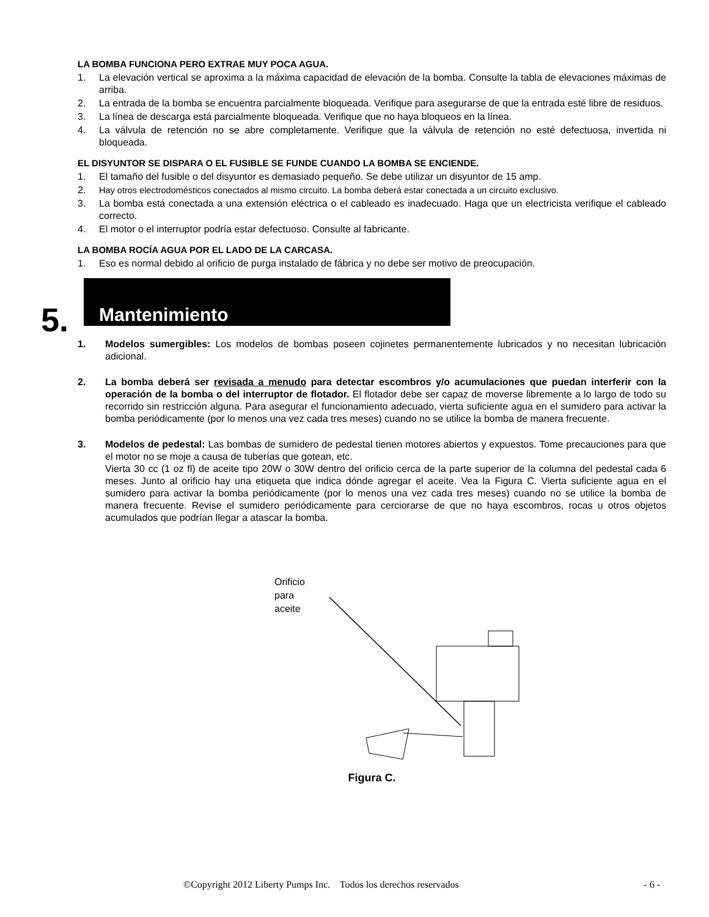LA BOMBA FUNCIONA PERO EXTRAE MUY POCA AGUA.
1. La elevación vertical se aproxima a la máxima capacidad de elevación de la bomba. Consulte la tabla de elevaciones máximas de arriba.
2. La entrada de la bomba se encuentra parcialmente bloqueada. Verifique para asegurarse de que la entrada esté libre de residuos.
3. La línea de descarga está parcialmente bloqueada. Verifique que no haya bloqueos en la línea.
4. La válvula de retención no se abre completamente. Verifique que la válvula de retención no esté defectuosa, invertida ni bloqueada.
EL DISYUNTOR SE DISPARA O EL FUSIBLE SE FUNDE CUANDO LA BOMBA SE ENCIENDE.
1. El tamaño del fusible o del disyuntor es demasiado pequeño. Se debe utilizar un disyuntor de 15 amp.
2. Hay otros electrodomésticos conectados al mismo circuito. La bomba deberá estar conectada a un circuito exclusivo.
3. La bomba está conectada a una extensión eléctrica o el cableado es inadecuado. Haga que un electricista verifique el cableado correcto.
4. El motor o el interruptor podría estar defectuoso. Consulte al fabricante.
LA BOMBA ROCÍA AGUA POR EL LADO DE LA CARCASA.
1. Eso es normal debido al orificio de purga instalado de fábrica y no debe ser motivo de preocupación.
5.
Mantenimiento
1. Modelos sumergibles: Los modelos de bombas poseen cojinetes permanentemente lubricados y no necesitan lubricación adicional.
2. La bomba deberá ser revisada a menudo para detectar escombros y/o acumulaciones que puedan interferir con la operación de la bomba o del interruptor de flotador. El flotador debe ser capaz de moverse libremente a lo largo de todo su recorrido sin restricción alguna. Para asegurar el funcionamiento adecuado, vierta suficiente agua en el sumidero para activar la bomba periódicamente (por lo menos una vez cada tres meses) cuando no se utilice la bomba de manera frecuente.
3. Modelos de pedestal: Las bombas de sumidero de pedestal tienen motores abiertos y expuestos. Tome precauciones para que el motor no se moje a causa de tuberías que gotean, etc.
Vierta 30 cc (1 oz fl) de aceite tipo 20W o 30W dentro del orificio cerca de la parte superior de la columna del pedestal cada 6 meses. Junto al orificio hay una etiqueta que indica dónde agregar el aceite. Vea la Figura C. Vierta suficiente agua en el sumidero para activar la bomba periódicamente (por lo menos una vez cada tres meses) cuando no se utilice la bomba de manera frecuente. Revise el sumidero periódicamente para cerciorarse de que no haya escombros, rocas u otros objetos acumulados que podrían llegar a atascar la bomba.
Orificio
para
aceite
Figura C.
©Copyright 2012 Liberty Pumps Inc. Todos los derechos reservados - 6 -